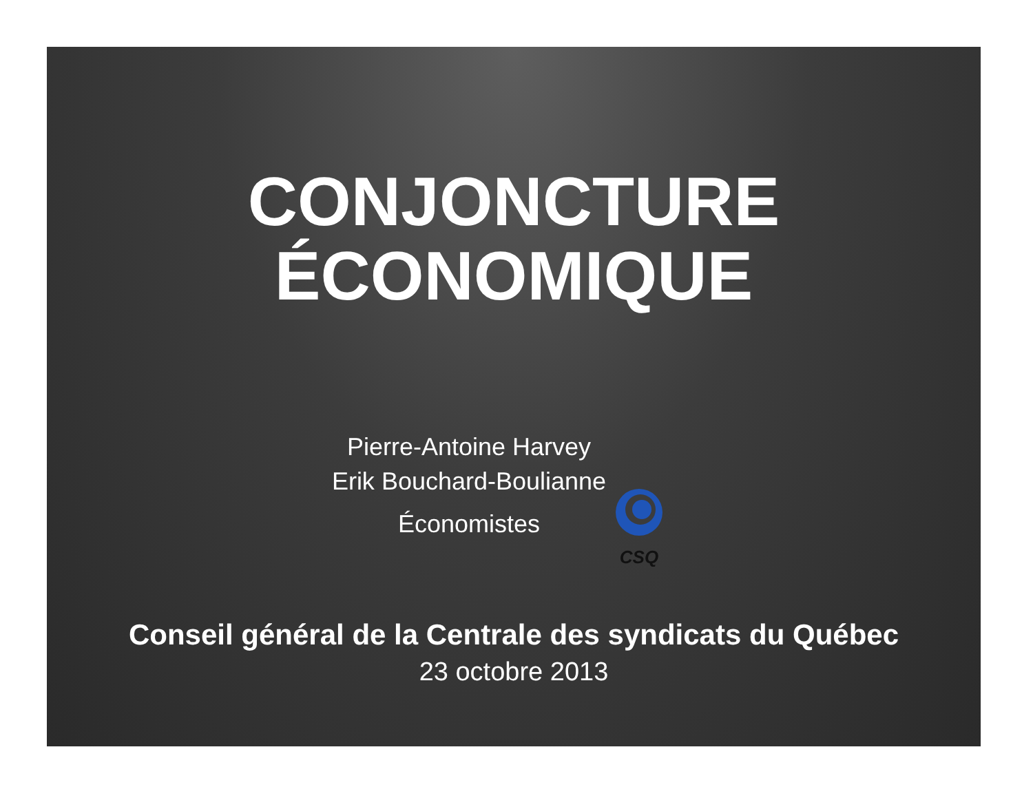CONJONCTURE
ÉCONOMIQUE
Pierre-Antoine Harvey
Erik Bouchard-Boulianne
Économistes
CSQ
Conseil général de la Centrale des syndicats du Québec
23 octobre 2013